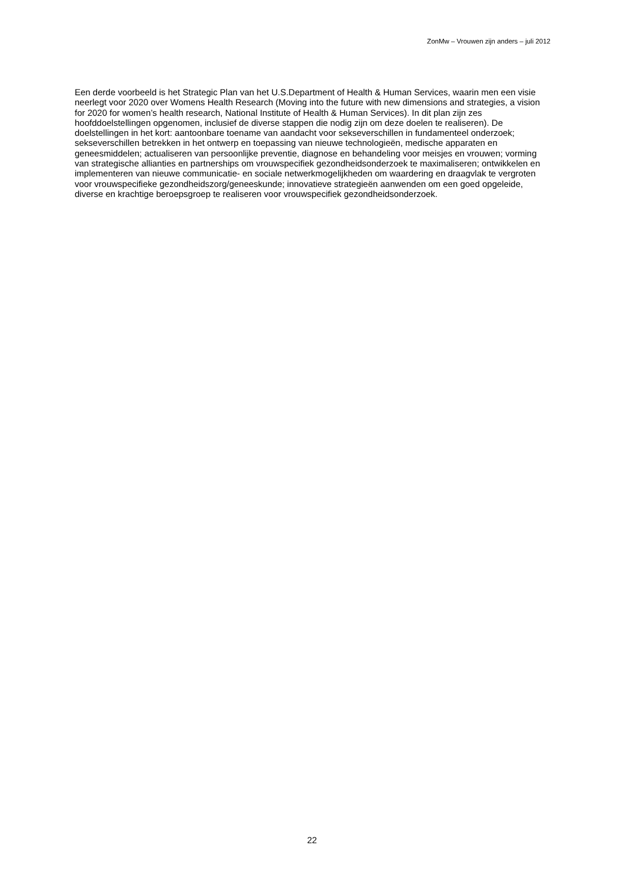ZonMw – Vrouwen zijn anders – juli 2012
Een derde voorbeeld is het Strategic Plan van het U.S.Department of Health & Human Services, waarin men een visie neerlegt voor 2020 over Womens Health Research (Moving into the future with new dimensions and strategies, a vision for 2020 for women’s health research, National Institute of Health & Human Services). In dit plan zijn zes hoofddoelstellingen opgenomen, inclusief de diverse stappen die nodig zijn om deze doelen te realiseren). De doelstellingen in het kort: aantoonbare toename van aandacht voor sekseverschillen in fundamenteel onderzoek; sekseverschillen betrekken in het ontwerp en toepassing van nieuwe technologieën, medische apparaten en geneesmiddelen; actualiseren van persoonlijke preventie, diagnose en behandeling voor meisjes en vrouwen; vorming van strategische allianties en partnerships om vrouwspecifiek gezondheidsonderzoek te maximaliseren; ontwikkelen en implementeren van nieuwe communicatie- en sociale netwerkmogelijkheden om waardering en draagvlak te vergroten voor vrouwspecifieke gezondheidszorg/geneeskunde; innovatieve strategieën aanwenden om een goed opgeleide, diverse en krachtige beroepsgroep te realiseren voor vrouwspecifiek gezondheidsonderzoek.
22